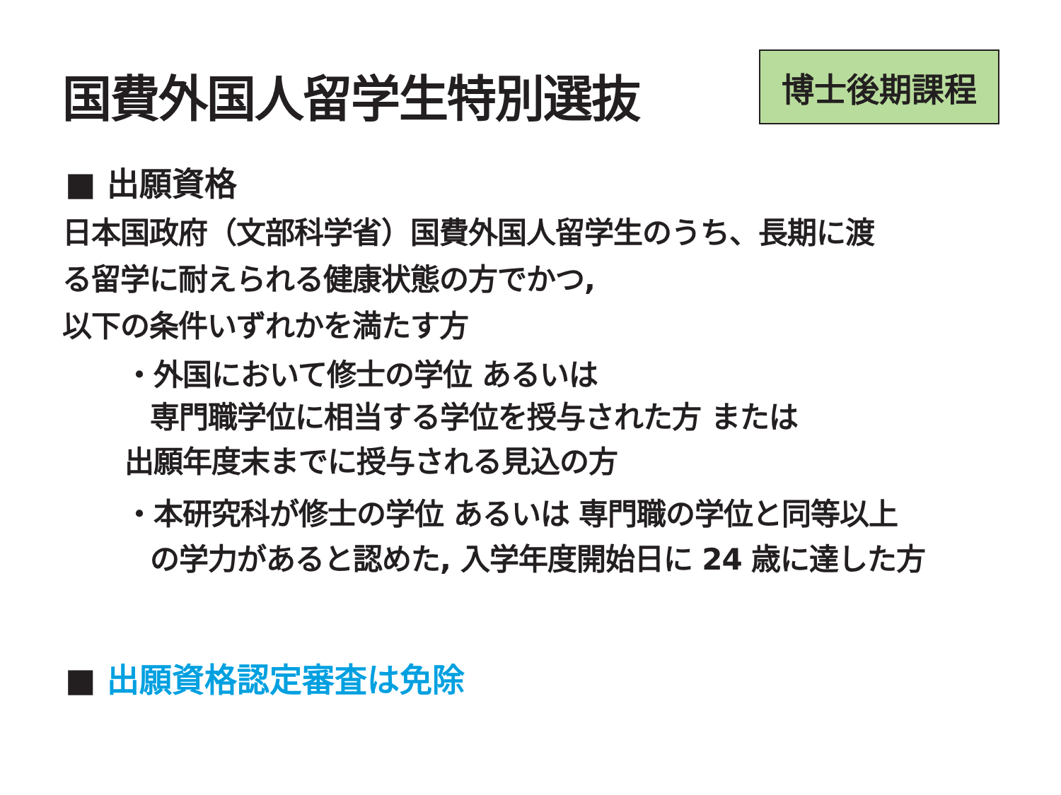国費外国人留学生特別選抜
博士後期課程
■ 出願資格
日本国政府（文部科学省）国費外国人留学生のうち、長期に渡
る留学に耐えられる健康状態の方でかつ,
以下の条件いずれかを満たす方
・外国において修士の学位 あるいは
専門職学位に相当する学位を授与された方 または
出願年度末までに授与される見込の方
・本研究科が修士の学位 あるいは 専門職の学位と同等以上
の学力があると認めた, 入学年度開始日に 24 歳に達した方
■ 出願資格認定審査は免除